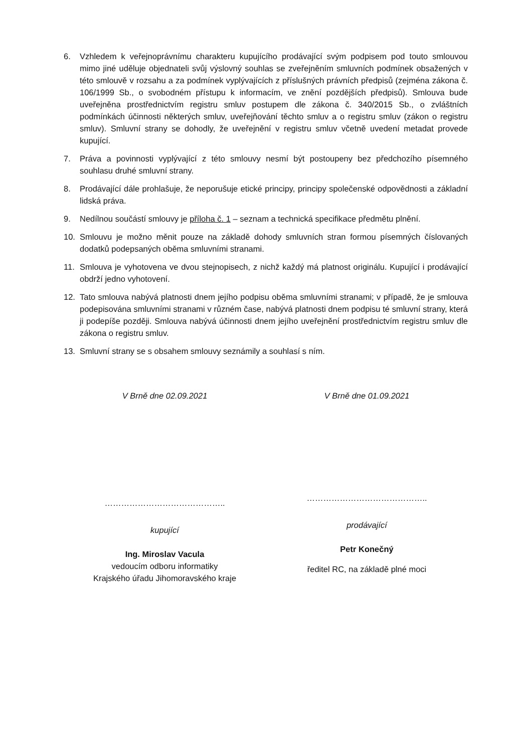6. Vzhledem k veřejnoprávnímu charakteru kupujícího prodávající svým podpisem pod touto smlouvou mimo jiné uděluje objednateli svůj výslovný souhlas se zveřejněním smluvních podmínek obsažených v této smlouvě v rozsahu a za podmínek vyplývajících z příslušných právních předpisů (zejména zákona č. 106/1999 Sb., o svobodném přístupu k informacím, ve znění pozdějších předpisů). Smlouva bude uveřejněna prostřednictvím registru smluv postupem dle zákona č. 340/2015 Sb., o zvláštních podmínkách účinnosti některých smluv, uveřejňování těchto smluv a o registru smluv (zákon o registru smluv). Smluvní strany se dohodly, že uveřejnění v registru smluv včetně uvedení metadat provede kupující.
7. Práva a povinnosti vyplývající z této smlouvy nesmí být postoupeny bez předchozího písemného souhlasu druhé smluvní strany.
8. Prodávající dále prohlašuje, že neporušuje etické principy, principy společenské odpovědnosti a základní lidská práva.
9. Nedílnou součástí smlouvy je příloha č. 1 – seznam a technická specifikace předmětu plnění.
10. Smlouvu je možno měnit pouze na základě dohody smluvních stran formou písemných číslovaných dodatků podepsaných oběma smluvními stranami.
11. Smlouva je vyhotovena ve dvou stejnopisech, z nichž každý má platnost originálu. Kupující i prodávající obdrží jedno vyhotovení.
12. Tato smlouva nabývá platnosti dnem jejího podpisu oběma smluvními stranami; v případě, že je smlouva podepisována smluvními stranami v různém čase, nabývá platnosti dnem podpisu té smluvní strany, která ji podepíše později. Smlouva nabývá účinnosti dnem jejího uveřejnění prostřednictvím registru smluv dle zákona o registru smluv.
13. Smluvní strany se s obsahem smlouvy seznámily a souhlasí s ním.
V Brně dne 02.09.2021
……………………………………..
kupující
Ing. Miroslav Vacula
vedoucím odboru informatiky
Krajského úřadu Jihomoravského kraje
V Brně dne 01.09.2021
……………………………………..
prodávající
Petr Konečný
ředitel RC, na základě plné moci